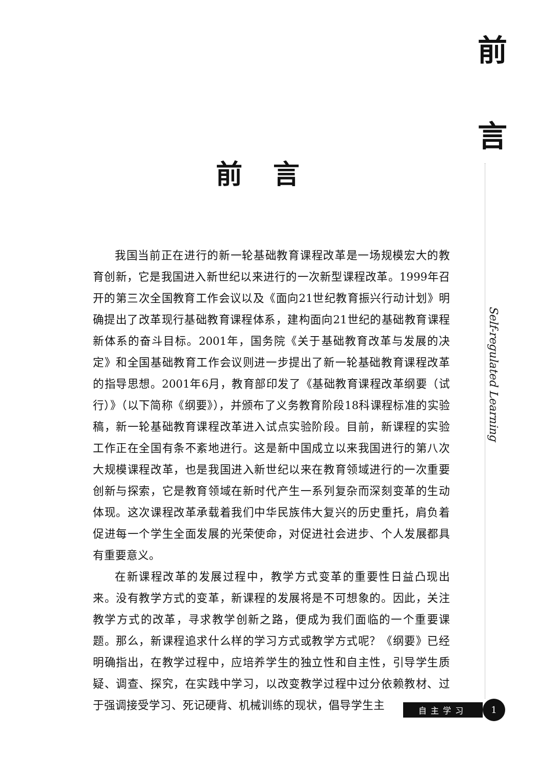前
言
Self-regulated Learning
前言
我国当前正在进行的新一轮基础教育课程改革是一场规模宏大的教育创新，它是我国进入新世纪以来进行的一次新型课程改革。1999年召开的第三次全国教育工作会议以及《面向21世纪教育振兴行动计划》明确提出了改革现行基础教育课程体系，建构面向21世纪的基础教育课程新体系的奋斗目标。2001年，国务院《关于基础教育改革与发展的决定》和全国基础教育工作会议则进一步提出了新一轮基础教育课程改革的指导思想。2001年6月，教育部印发了《基础教育课程改革纲要（试行）》（以下简称《纲要》），并颁布了义务教育阶段18科课程标准的实验稿，新一轮基础教育课程改革进入试点实验阶段。目前，新课程的实验工作正在全国有条不紊地进行。这是新中国成立以来我国进行的第八次大规模课程改革，也是我国进入新世纪以来在教育领域进行的一次重要创新与探索，它是教育领域在新时代产生一系列复杂而深刻变革的生动体现。这次课程改革承载着我们中华民族伟大复兴的历史重托，肩负着促进每一个学生全面发展的光荣使命，对促进社会进步、个人发展都具有重要意义。
在新课程改革的发展过程中，教学方式变革的重要性日益凸现出来。没有教学方式的变革，新课程的发展将是不可想象的。因此，关注教学方式的改革，寻求教学创新之路，便成为我们面临的一个重要课题。那么，新课程追求什么样的学习方式或教学方式呢？《纲要》已经明确指出，在教学过程中，应培养学生的独立性和自主性，引导学生质疑、调查、探究，在实践中学习，以改变教学过程中过分依赖教材、过于强调接受学习、死记硬背、机械训练的现状，倡导学生主
自主学习 1